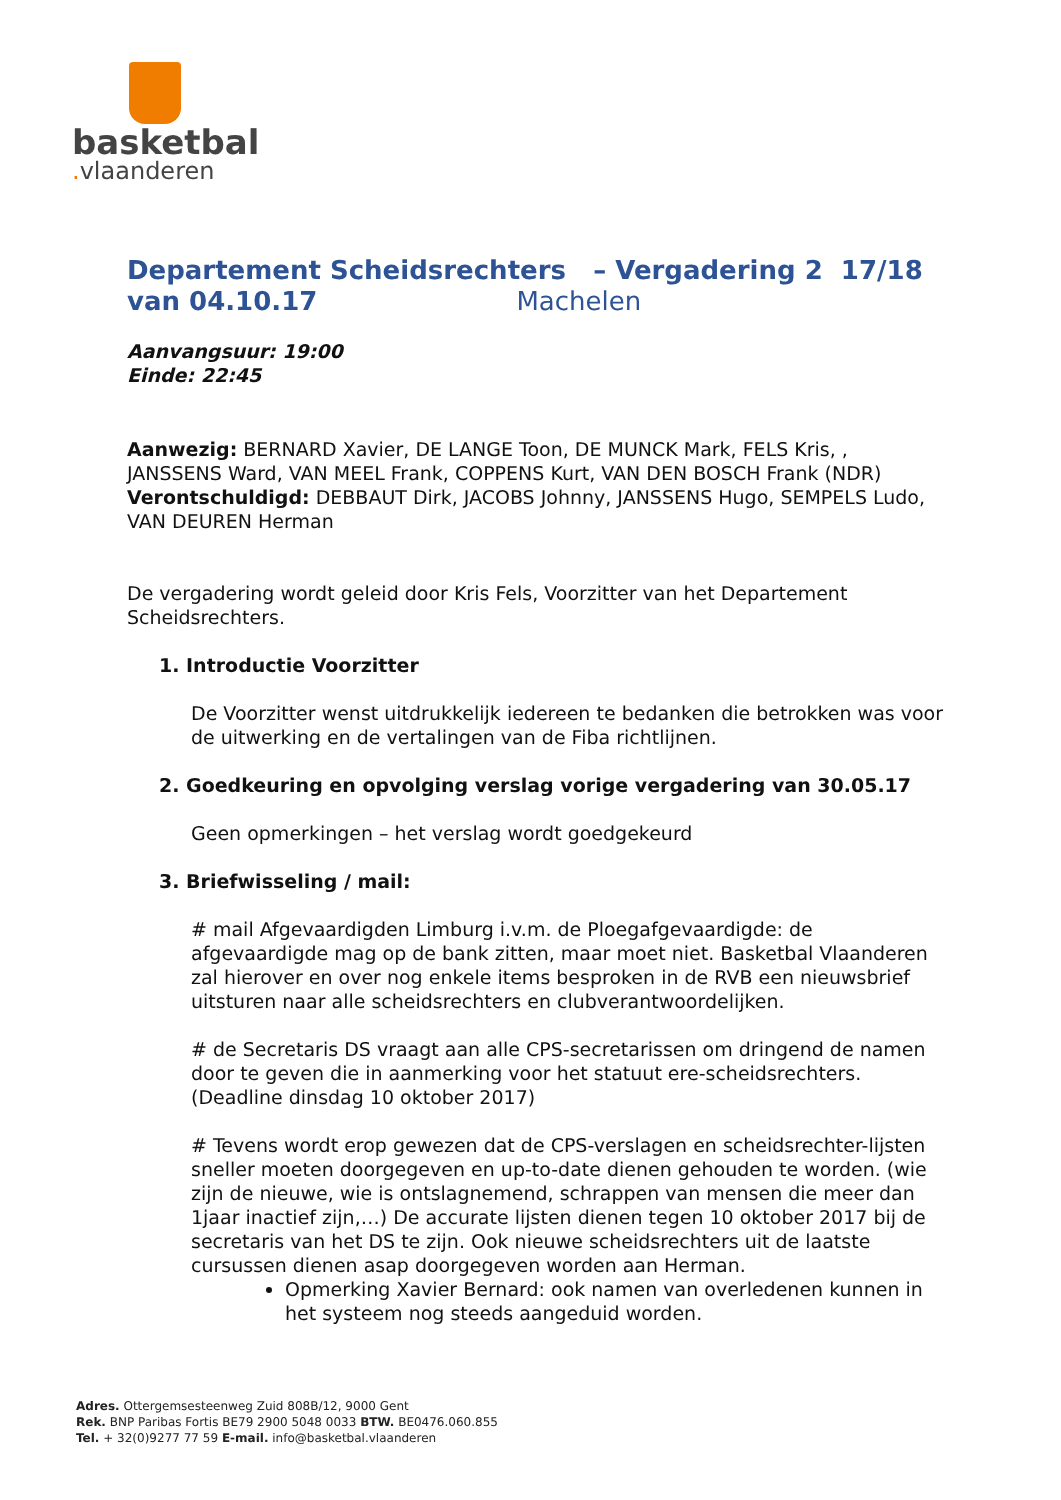basketbal
. vlaanderen
Departement Scheidsrechters – Vergadering 2 17/18
van 04.10.17 Machelen
Aanvangsuur: 19:00
Einde: 22:45
Aanwezig: BERNARD Xavier, DE LANGE Toon, DE MUNCK Mark, FELS Kris, , JANSSENS Ward, VAN MEEL Frank, COPPENS Kurt, VAN DEN BOSCH Frank (NDR)
Verontschuldigd: DEBBAUT Dirk, JACOBS Johnny, JANSSENS Hugo, SEMPELS Ludo, VAN DEUREN Herman
De vergadering wordt geleid door Kris Fels, Voorzitter van het Departement Scheidsrechters.
1. Introductie Voorzitter
De Voorzitter wenst uitdrukkelijk iedereen te bedanken die betrokken was voor de uitwerking en de vertalingen van de Fiba richtlijnen.
2. Goedkeuring en opvolging verslag vorige vergadering van 30.05.17
Geen opmerkingen – het verslag wordt goedgekeurd
3. Briefwisseling / mail:
# mail Afgevaardigden Limburg i.v.m. de Ploegafgevaardigde: de afgevaardigde mag op de bank zitten, maar moet niet. Basketbal Vlaanderen zal hierover en over nog enkele items besproken in de RVB een nieuwsbrief uitsturen naar alle scheidsrechters en clubverantwoordelijken.
# de Secretaris DS vraagt aan alle CPS-secretarissen om dringend de namen door te geven die in aanmerking voor het statuut ere-scheidsrechters. (Deadline dinsdag 10 oktober 2017)
# Tevens wordt erop gewezen dat de CPS-verslagen en scheidsrechter-lijsten sneller moeten doorgegeven en up-to-date dienen gehouden te worden. (wie zijn de nieuwe, wie is ontslagnemend, schrappen van mensen die meer dan 1jaar inactief zijn,…) De accurate lijsten dienen tegen 10 oktober 2017 bij de secretaris van het DS te zijn. Ook nieuwe scheidsrechters uit de laatste cursussen dienen asap doorgegeven worden aan Herman.
Opmerking Xavier Bernard: ook namen van overledenen kunnen in het systeem nog steeds aangeduid worden.
Adres. Ottergemsesteenweg Zuid 808B/12, 9000 Gent
Rek. BNP Paribas Fortis BE79 2900 5048 0033 BTW. BE0476.060.855
Tel. + 32(0)9277 77 59 E-mail. info@basketbal.vlaanderen